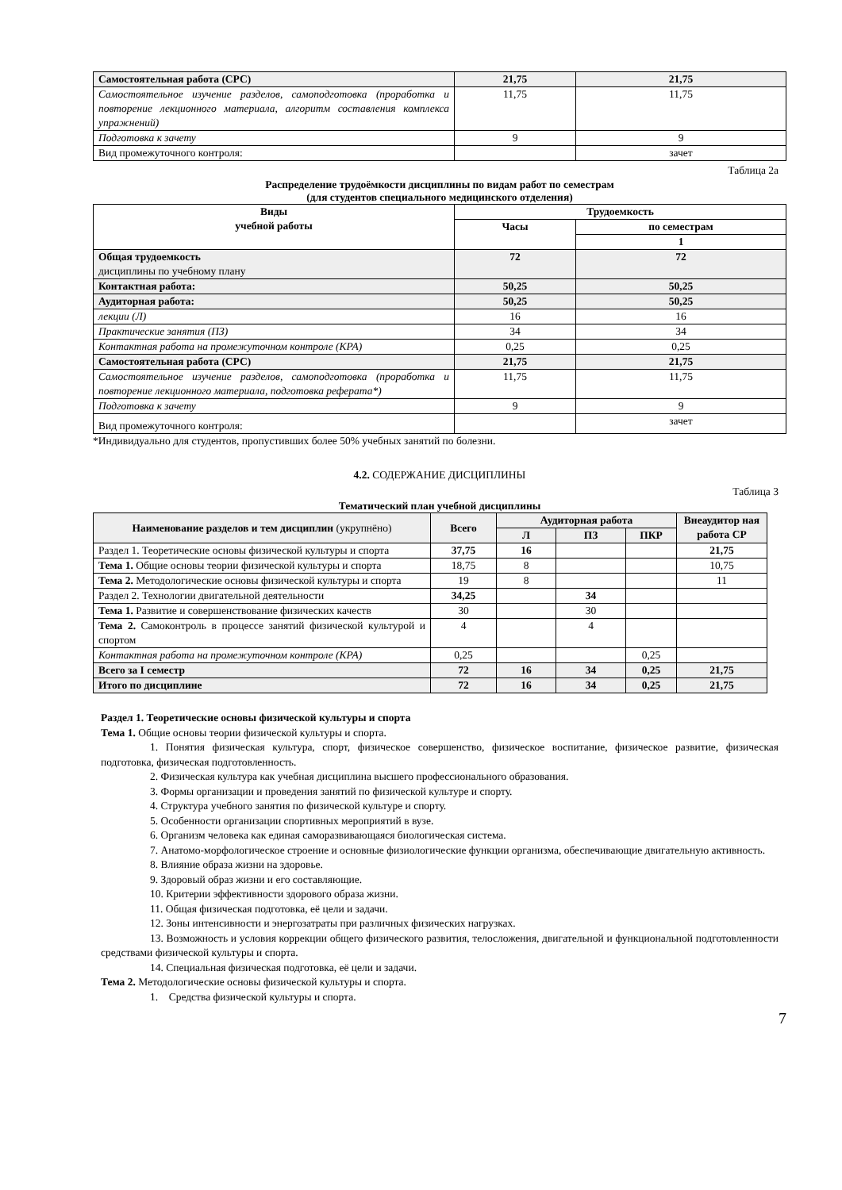| Самостоятельная работа (СРС) | 21,75 | 21,75 |
| Самостоятельное изучение разделов, самоподготовка (проработка и повторение лекционного материала, алгоритм составления комплекса упражнений) | 11,75 | 11,75 |
| Подготовка к зачету | 9 | 9 |
| Вид промежуточного контроля: | | зачет |
Таблица 2а
Распределение трудоёмкости дисциплины по видам работ по семестрам
(для студентов специального медицинского отделения)
| Виды учебной работы | Трудоемкость | |
| --- | --- | --- |
| | Часы | по семестрам |
| | | 1 |
| Общая трудоемкость дисциплины по учебному плану | 72 | 72 |
| Контактная работа: | 50,25 | 50,25 |
| Аудиторная работа: | 50,25 | 50,25 |
| лекции (Л) | 16 | 16 |
| Практические занятия (ПЗ) | 34 | 34 |
| Контактная работа на промежуточном контроле (КРА) | 0,25 | 0,25 |
| Самостоятельная работа (СРС) | 21,75 | 21,75 |
| Самостоятельное изучение разделов, самоподготовка (проработка и повторение лекционного материала, подготовка реферата*) | 11,75 | 11,75 |
| Подготовка к зачету | 9 | 9 |
| Вид промежуточного контроля: | | зачет |
*Индивидуально для студентов, пропустивших более 50% учебных занятий по болезни.
4.2. СОДЕРЖАНИЕ ДИСЦИПЛИНЫ
Таблица 3
Тематический план учебной дисциплины
| Наименование разделов и тем дисциплин (укрупнёно) | Всего | Аудиторная работа | | | Внеаудитор ная работа СР |
| --- | --- | --- | --- | --- | --- |
| | | Л | ПЗ | ПКР | |
| Раздел 1. Теоретические основы физической культуры и спорта | 37,75 | 16 | | | 21,75 |
| Тема 1. Общие основы теории физической культуры и спорта | 18,75 | 8 | | | 10,75 |
| Тема 2. Методологические основы физической культуры и спорта | 19 | 8 | | | 11 |
| Раздел 2. Технологии двигательной деятельности | 34,25 | | 34 | | |
| Тема 1. Развитие и совершенствование физических качеств | 30 | | 30 | | |
| Тема 2. Самоконтроль в процессе занятий физической культурой и спортом | 4 | | 4 | | |
| Контактная работа на промежуточном контроле (КРА) | 0,25 | | | 0,25 | |
| Всего за I семестр | 72 | 16 | 34 | 0,25 | 21,75 |
| Итого по дисциплине | 72 | 16 | 34 | 0,25 | 21,75 |
Раздел 1. Теоретические основы физической культуры и спорта
Тема 1. Общие основы теории физической культуры и спорта.
1. Понятия физическая культура, спорт, физическое совершенство, физическое воспитание, физическое развитие, физическая подготовка, физическая подготовленность.
2. Физическая культура как учебная дисциплина высшего профессионального образования.
3. Формы организации и проведения занятий по физической культуре и спорту.
4. Структура учебного занятия по физической культуре и спорту.
5. Особенности организации спортивных мероприятий в вузе.
6. Организм человека как единая саморазвивающаяся биологическая система.
7. Анатомо-морфологическое строение и основные физиологические функции организма, обеспечивающие двигательную активность.
8. Влияние образа жизни на здоровье.
9. Здоровый образ жизни и его составляющие.
10. Критерии эффективности здорового образа жизни.
11. Общая физическая подготовка, её цели и задачи.
12. Зоны интенсивности и энергозатраты при различных физических нагрузках.
13. Возможность и условия коррекции общего физического развития, телосложения, двигательной и функциональной подготовленности средствами физической культуры и спорта.
14. Специальная физическая подготовка, её цели и задачи.
Тема 2. Методологические основы физической культуры и спорта.
1. Средства физической культуры и спорта.
7